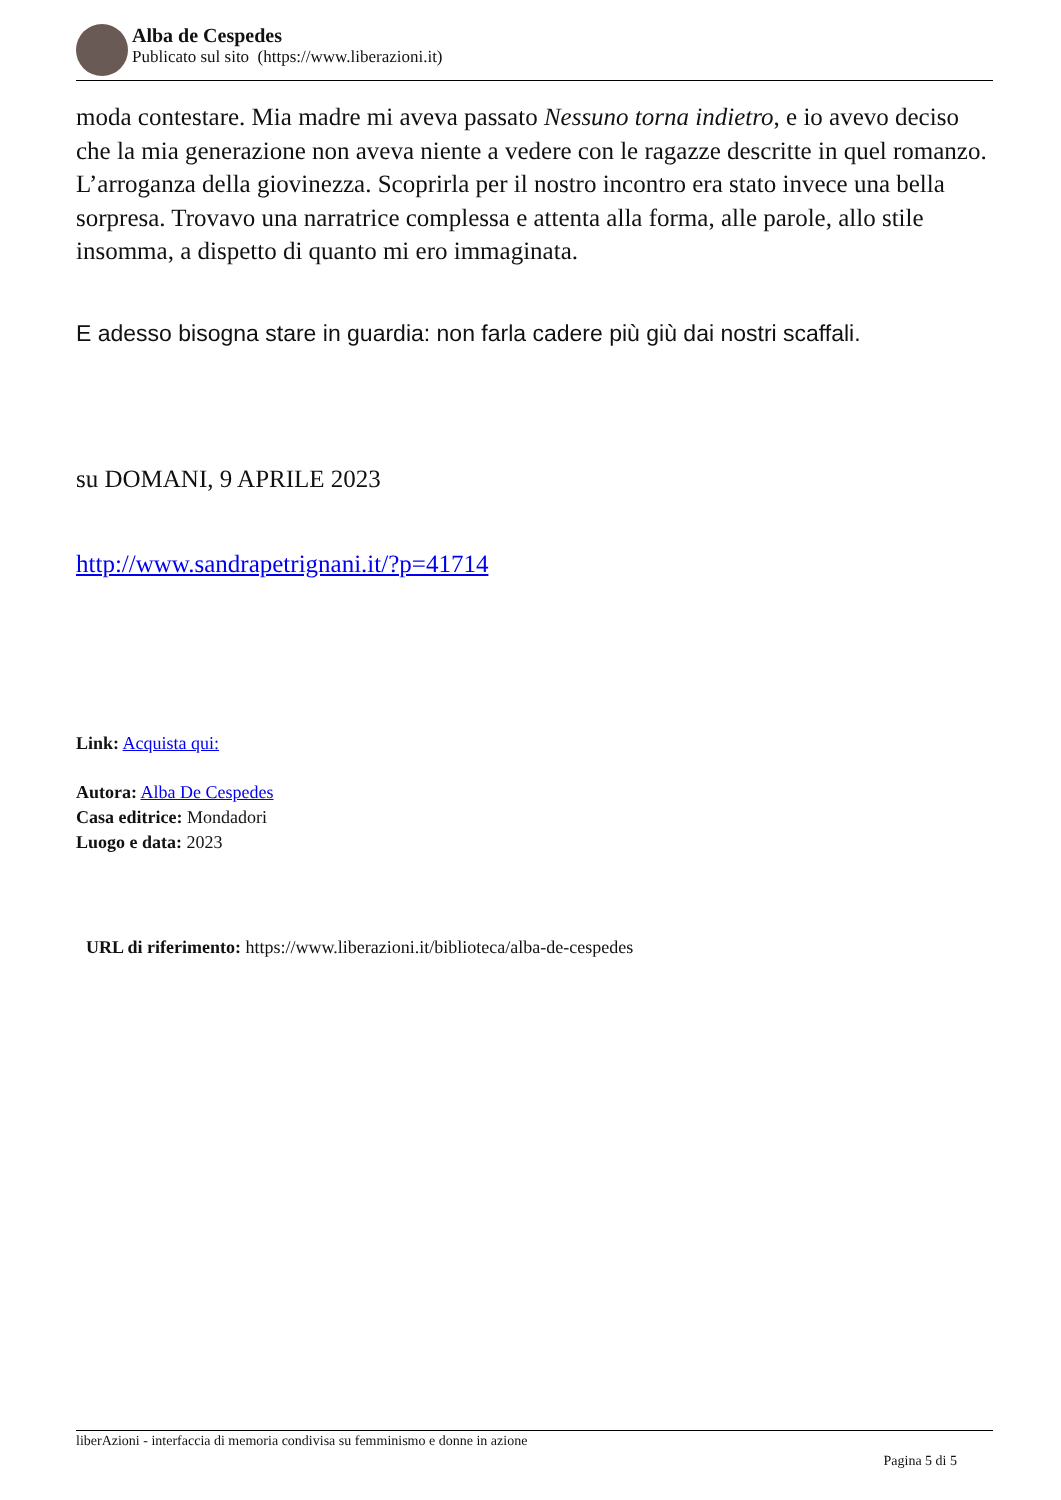Alba de Cespedes
Publicato sul sito (https://www.liberazioni.it)
moda contestare. Mia madre mi aveva passato Nessuno torna indietro, e io avevo deciso che la mia generazione non aveva niente a vedere con le ragazze descritte in quel romanzo. L’arroganza della giovinezza. Scoprirla per il nostro incontro era stato invece una bella sorpresa. Trovavo una narratrice complessa e attenta alla forma, alle parole, allo stile insomma, a dispetto di quanto mi ero immaginata.
E adesso bisogna stare in guardia: non farla cadere più giù dai nostri scaffali.
su DOMANI, 9 APRILE 2023
http://www.sandrapetrignani.it/?p=41714
Link: Acquista qui:
Autora: Alba De Cespedes
Casa editrice: Mondadori
Luogo e data: 2023
URL di riferimento: https://www.liberazioni.it/biblioteca/alba-de-cespedes
liberAzioni - interfaccia di memoria condivisa su femminismo e donne in azione
Pagina 5 di 5